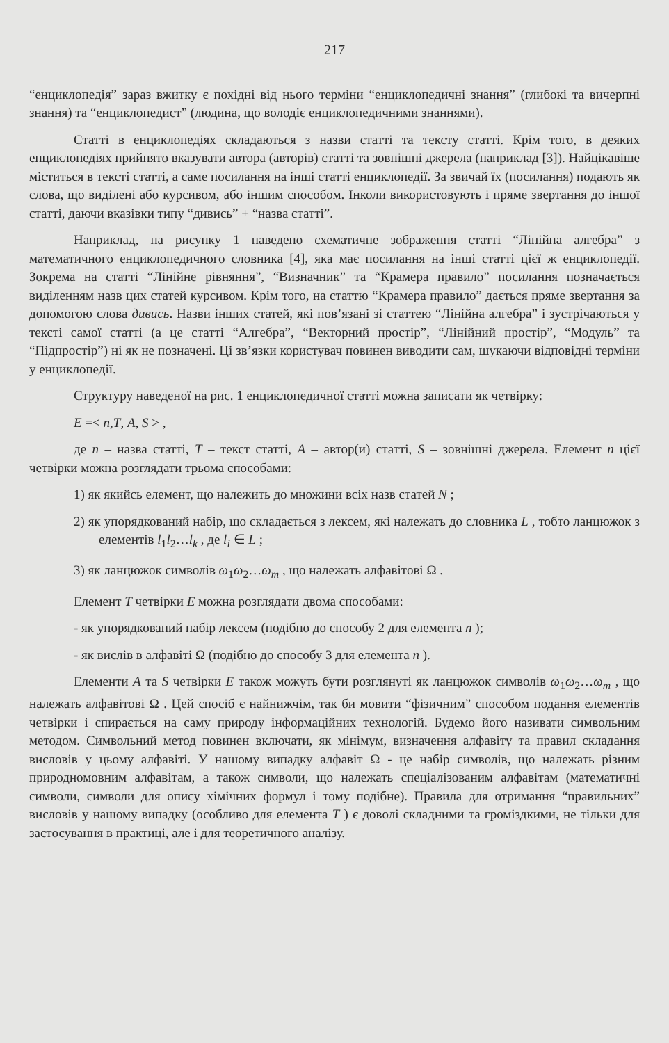217
“енциклопедія” зараз вжитку є похідні від нього терміни “енциклопедичні знання” (глибокі та вичерпні знання) та “енциклопедист” (людина, що володіє енциклопедичними знаннями).
Статті в енциклопедіях складаються з назви статті та тексту статті. Крім того, в деяких енциклопедіях прийнято вказувати автора (авторів) статті та зовнішні джерела (наприклад [3]). Найцікавіше міститься в тексті статті, а саме посилання на інші статті енциклопедії. За звичай їх (посилання) подають як слова, що виділені або курсивом, або іншим способом. Інколи використовують і пряме звертання до іншої статті, даючи вказівки типу “дивись” + “назва статті”.
Наприклад, на рисунку 1 наведено схематичне зображення статті “Лінійна алгебра” з математичного енциклопедичного словника [4], яка має посилання на інші статті цієї ж енциклопедії. Зокрема на статті “Лінійне рівняння”, “Визначник” та “Крамера правило” посилання позначається виділенням назв цих статей курсивом. Крім того, на статтю “Крамера правило” дається пряме звертання за допомогою слова дивись. Назви інших статей, які пов’язані зі статтею “Лінійна алгебра” і зустрічаються у тексті самої статті (а це статті “Алгебра”, “Векторний простір”, “Лінійний простір”, “Модуль” та “Підпростір”) ні як не позначені. Ці зв’язки користувач повинен виводити сам, шукаючи відповідні терміни у енциклопедії.
Структуру наведеної на рис. 1 енциклопедичної статті можна записати як четвірку:
E =< n,T, A, S > ,
де n – назва статті, T – текст статті, A – автор(и) статті, S – зовнішні джерела. Елемент n цієї четвірки можна розглядати трьома способами:
1) як якийсь елемент, що належить до множини всіх назв статей N ;
2) як упорядкований набір, що складається з лексем, які належать до словника L , тобто ланцюжок з елементів l<sub>1</sub>l<sub>2</sub>…l<sub>k</sub> , де l<sub>i</sub> ∈ L ;
3) як ланцюжок символів ω<sub>1</sub>ω<sub>2</sub>…ω<sub>m</sub> , що належать алфавітові Ω .
Елемент T четвірки E можна розглядати двома способами:
- як упорядкований набір лексем (подібно до способу 2 для елемента n );
- як вислів в алфавіті Ω (подібно до способу 3 для елемента n ).
Елементи A та S четвірки E також можуть бути розглянуті як ланцюжок символів ω<sub>1</sub>ω<sub>2</sub>…ω<sub>m</sub> , що належать алфавітові Ω . Цей спосіб є найнижчім, так би мовити “фізичним” способом подання елементів четвірки і спирається на саму природу інформаційних технологій. Будемо його називати символьним методом. Символьний метод повинен включати, як мінімум, визначення алфавіту та правил складання висловів у цьому алфавіті. У нашому випадку алфавіт Ω - це набір символів, що належать різним природномовним алфавітам, а також символи, що належать спеціалізованим алфавітам (математичні символи, символи для опису хімічних формул і тому подібне). Правила для отримання “правильних” висловів у нашому випадку (особливо для елемента T ) є доволі складними та громіздкими, не тільки для застосування в практиці, але і для теоретичного аналізу.